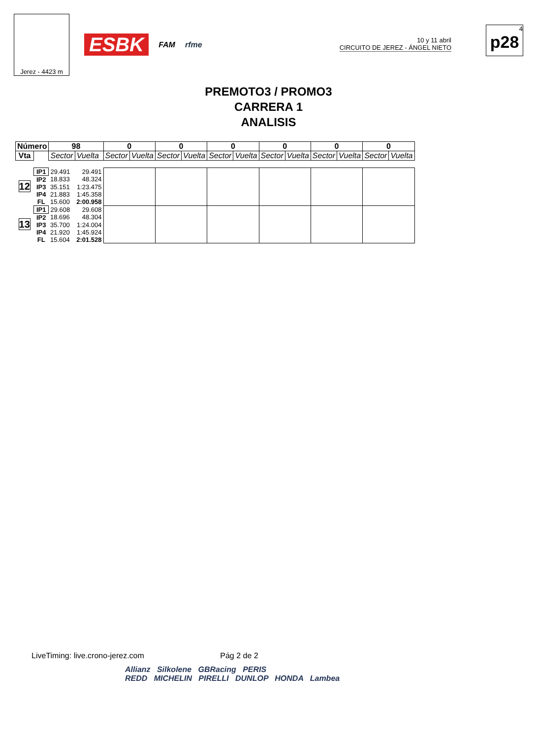Jerez - 4423 m
ESBK FAM rfme
10 y 11 abril
CIRCUITO DE JEREZ - ÁNGEL NIETO
4
p28
PREMOTO3 / PROMO3
CARRERA 1
ANALISIS
| Número | | 98 | | 0 | | 0 | | 0 | | 0 | | 0 | | 0 | |
| --- | --- | --- | --- | --- | --- | --- | --- | --- | --- | --- | --- | --- | --- | --- | --- |
| Vta | | Sector | Vuelta | Sector | Vuelta | Sector | Vuelta | Sector | Vuelta | Sector | Vuelta | Sector | Vuelta | Sector | Vuelta |
| 12 | IP1 | 29.491 | 29.491 | | | | | | | | | | | | |
| | IP2 | 18.833 | 48.324 | | | | | | | | | | | | |
| | IP3 | 35.151 | 1:23.475 | | | | | | | | | | | | |
| | IP4 | 21.883 | 1:45.358 | | | | | | | | | | | | |
| | FL | 15.600 | 2:00.958 | | | | | | | | | | | | |
| 13 | IP1 | 29.608 | 29.608 | | | | | | | | | | | | |
| | IP2 | 18.696 | 48.304 | | | | | | | | | | | | |
| | IP3 | 35.700 | 1:24.004 | | | | | | | | | | | | |
| | IP4 | 21.920 | 1:45.924 | | | | | | | | | | | | |
| | FL | 15.604 | 2:01.528 | | | | | | | | | | | | |
LiveTiming: live.crono-jerez.com Pág 2 de 2
Allianz Silkolene GBRacing PERIS
REDD MICHELIN PIRELLI DUNLOP HONDA Lambea